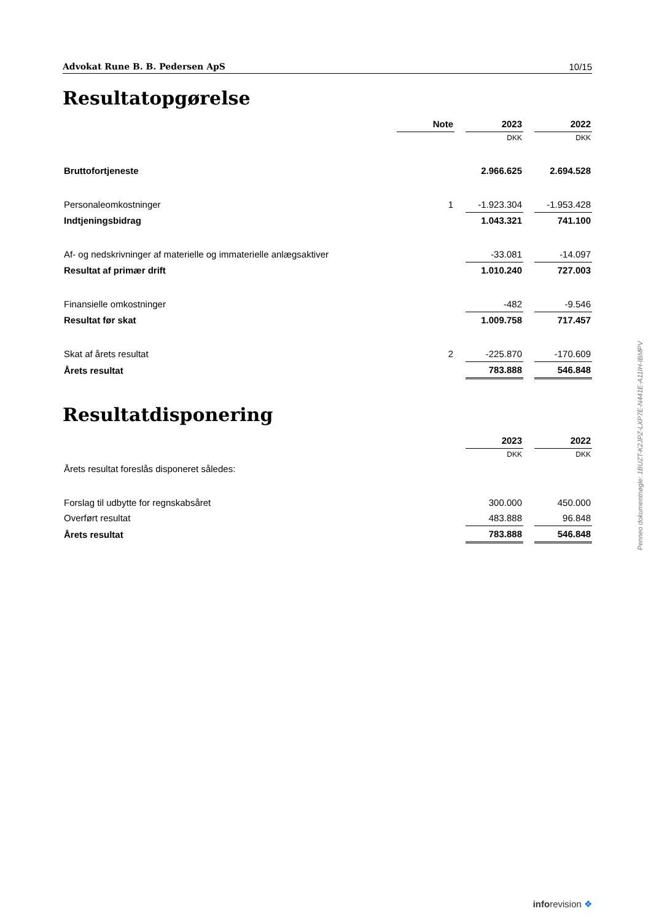Advokat Rune B. B. Pedersen ApS 10/15
Resultatopgørelse
| | Note | | 2023 | | 2022 |
| | | | DKK | | DKK |
| Bruttofortjeneste | | | 2.966.625 | | 2.694.528 |
| Personaleomkostninger | 1 | | -1.923.304 | | -1.953.428 |
| Indtjeningsbidrag | | | 1.043.321 | | 741.100 |
| Af- og nedskrivninger af materielle og immaterielle anlægsaktiver | | | -33.081 | | -14.097 |
| Resultat af primær drift | | | 1.010.240 | | 727.003 |
| Finansielle omkostninger | | | -482 | | -9.546 |
| Resultat før skat | | | 1.009.758 | | 717.457 |
| Skat af årets resultat | 2 | | -225.870 | | -170.609 |
| Årets resultat | | | 783.888 | | 546.848 |
Resultatdisponering
| | 2023 | | 2022 |
| | DKK | | DKK |
| Årets resultat foreslås disponeret således: | | | |
| Forslag til udbytte for regnskabsåret | 300.000 | | 450.000 |
| Overført resultat | 483.888 | | 96.848 |
| Årets resultat | 783.888 | | 546.848 |
Penneo dokumentnøgle: 1BUZT-K2JPZ-LXP7E-N441E-A11IH-IBMPV
inforevision ❖